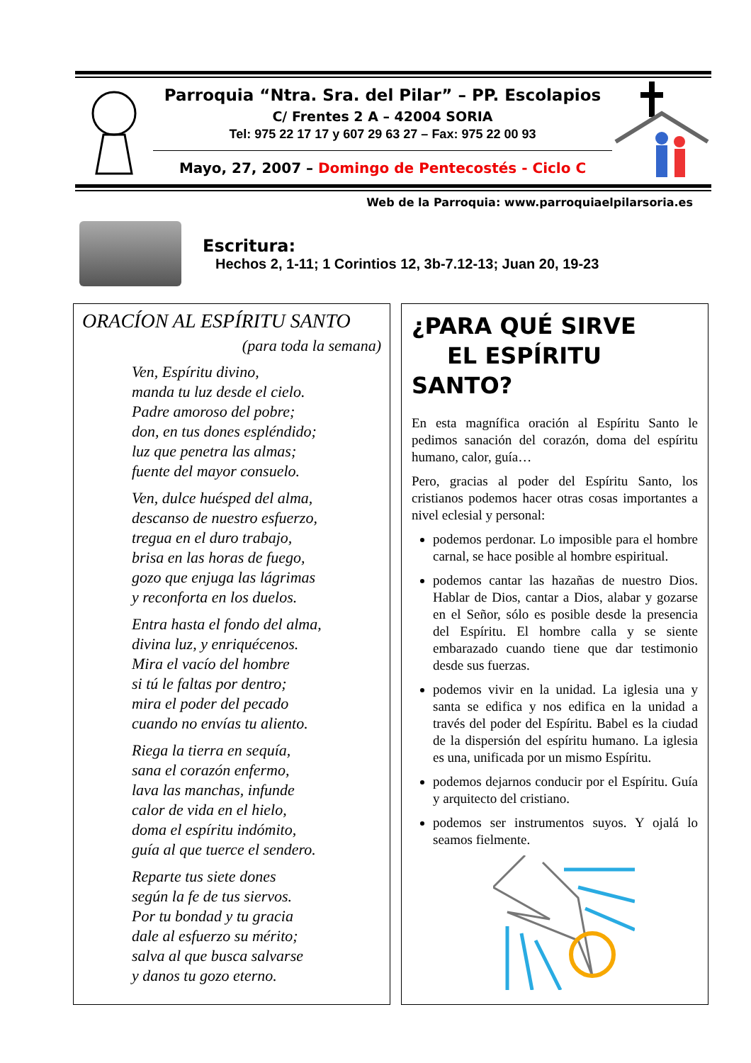Parroquia “Ntra. Sra. del Pilar” – PP. Escolapios
C/ Frentes 2 A – 42004 SORIA
Tel: 975 22 17 17 y 607 29 63 27 – Fax: 975 22 00 93
Mayo, 27, 2007 – Domingo de Pentecostés - Ciclo C
Web de la Parroquia: www.parroquiaelpilarsoria.es
Escritura:
Hechos 2, 1-11; 1 Corintios 12, 3b-7.12-13; Juan 20, 19-23
ORACÍON AL ESPÍRITU SANTO
(para toda la semana)
Ven, Espíritu divino,
manda tu luz desde el cielo.
Padre amoroso del pobre;
don, en tus dones espléndido;
luz que penetra las almas;
fuente del mayor consuelo.
Ven, dulce huésped del alma,
descanso de nuestro esfuerzo,
tregua en el duro trabajo,
brisa en las horas de fuego,
gozo que enjuga las lágrimas
y reconforta en los duelos.
Entra hasta el fondo del alma,
divina luz, y enriquécenos.
Mira el vacío del hombre
si tú le faltas por dentro;
mira el poder del pecado
cuando no envías tu aliento.
Riega la tierra en sequía,
sana el corazón enfermo,
lava las manchas, infunde
calor de vida en el hielo,
doma el espíritu indómito,
guía al que tuerce el sendero.
Reparte tus siete dones
según la fe de tus siervos.
Por tu bondad y tu gracia
dale al esfuerzo su mérito;
salva al que busca salvarse
y danos tu gozo eterno.
¿PARA QUÉ SIRVE
EL ESPÍRITU SANTO?
En esta magnífica oración al Espíritu Santo le pedimos sanación del corazón, doma del espíritu humano, calor, guía…
Pero, gracias al poder del Espíritu Santo, los cristianos podemos hacer otras cosas importantes a nivel eclesial y personal:
podemos perdonar. Lo imposible para el hombre carnal, se hace posible al hombre espiritual.
podemos cantar las hazañas de nuestro Dios. Hablar de Dios, cantar a Dios, alabar y gozarse en el Señor, sólo es posible desde la presencia del Espíritu. El hombre calla y se siente embarazado cuando tiene que dar testimonio desde sus fuerzas.
podemos vivir en la unidad. La iglesia una y santa se edifica y nos edifica en la unidad a través del poder del Espíritu. Babel es la ciudad de la dispersión del espíritu humano. La iglesia es una, unificada por un mismo Espíritu.
podemos dejarnos conducir por el Espíritu. Guía y arquitecto del cristiano.
podemos ser instrumentos suyos. Y ojalá lo seamos fielmente.